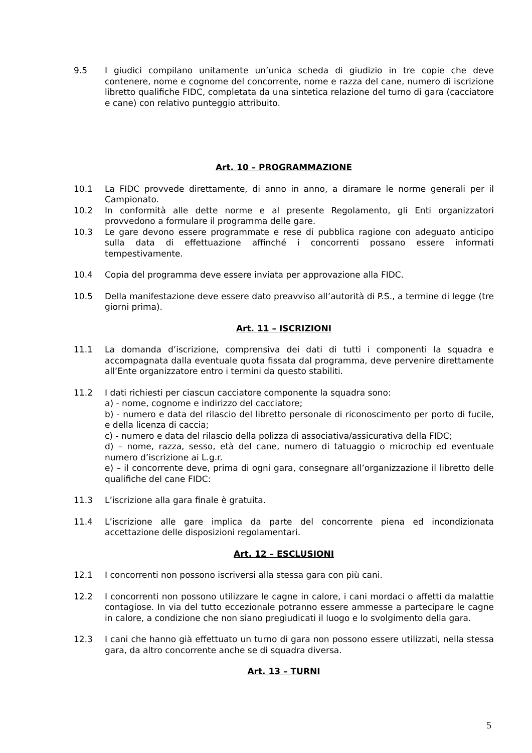9.5 I giudici compilano unitamente un’unica scheda di giudizio in tre copie che deve contenere, nome e cognome del concorrente, nome e razza del cane, numero di iscrizione libretto qualifiche FIDC, completata da una sintetica relazione del turno di gara (cacciatore e cane) con relativo punteggio attribuito.
Art. 10 – PROGRAMMAZIONE
10.1 La FIDC provvede direttamente, di anno in anno, a diramare le norme generali per il Campionato.
10.2 In conformità alle dette norme e al presente Regolamento, gli Enti organizzatori provvedono a formulare il programma delle gare.
10.3 Le gare devono essere programmate e rese di pubblica ragione con adeguato anticipo sulla data di effettuazione affinché i concorrenti possano essere informati tempestivamente.
10.4 Copia del programma deve essere inviata per approvazione alla FIDC.
10.5 Della manifestazione deve essere dato preavviso all’autorità di P.S., a termine di legge (tre giorni prima).
Art. 11 – ISCRIZIONI
11.1 La domanda d’iscrizione, comprensiva dei dati di tutti i componenti la squadra e accompagnata dalla eventuale quota fissata dal programma, deve pervenire direttamente all’Ente organizzatore entro i termini da questo stabiliti.
11.2 I dati richiesti per ciascun cacciatore componente la squadra sono:
a) - nome, cognome e indirizzo del cacciatore;
b) - numero e data del rilascio del libretto personale di riconoscimento per porto di fucile, e della licenza di caccia;
c) - numero e data del rilascio della polizza di associativa/assicurativa della FIDC;
d) – nome, razza, sesso, età del cane, numero di tatuaggio o microchip ed eventuale numero d’iscrizione ai L.g.r.
e) – il concorrente deve, prima di ogni gara, consegnare all’organizzazione il libretto delle qualifiche del cane FIDC:
11.3 L’iscrizione alla gara finale è gratuita.
11.4 L’iscrizione alle gare implica da parte del concorrente piena ed incondizionata accettazione delle disposizioni regolamentari.
Art. 12 – ESCLUSIONI
12.1 I concorrenti non possono iscriversi alla stessa gara con più cani.
12.2 I concorrenti non possono utilizzare le cagne in calore, i cani mordaci o affetti da malattie contagiose. In via del tutto eccezionale potranno essere ammesse a partecipare le cagne in calore, a condizione che non siano pregiudicati il luogo e lo svolgimento della gara.
12.3 I cani che hanno già effettuato un turno di gara non possono essere utilizzati, nella stessa gara, da altro concorrente anche se di squadra diversa.
Art. 13 – TURNI
5